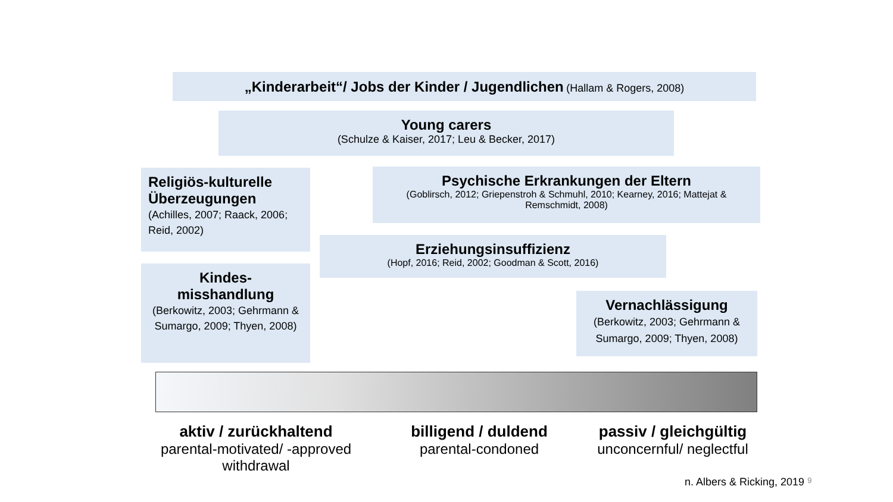„Kinderarbeit“/ Jobs der Kinder / Jugendlichen (Hallam & Rogers, 2008)
Young carers
(Schulze & Kaiser, 2017; Leu & Becker, 2017)
Religiös-kulturelle Überzeugungen
(Achilles, 2007; Raack, 2006; Reid, 2002)
Psychische Erkrankungen der Eltern
(Goblirsch, 2012; Griepenstroh & Schmuhl, 2010; Kearney, 2016; Mattejat & Remschmidt, 2008)
Erziehungsinsuffizienz
(Hopf, 2016; Reid, 2002; Goodman & Scott, 2016)
Kindes-
misshandlung
(Berkowitz, 2003; Gehrmann & Sumargo, 2009; Thyen, 2008)
Vernachlässigung
(Berkowitz, 2003; Gehrmann & Sumargo, 2009; Thyen, 2008)
aktiv / zurückhaltend
parental-motivated/ -approved withdrawal
billigend / duldend
parental-condoned
passiv / gleichgültig
unconcernful/ neglectful
n. Albers & Ricking, 2019 9